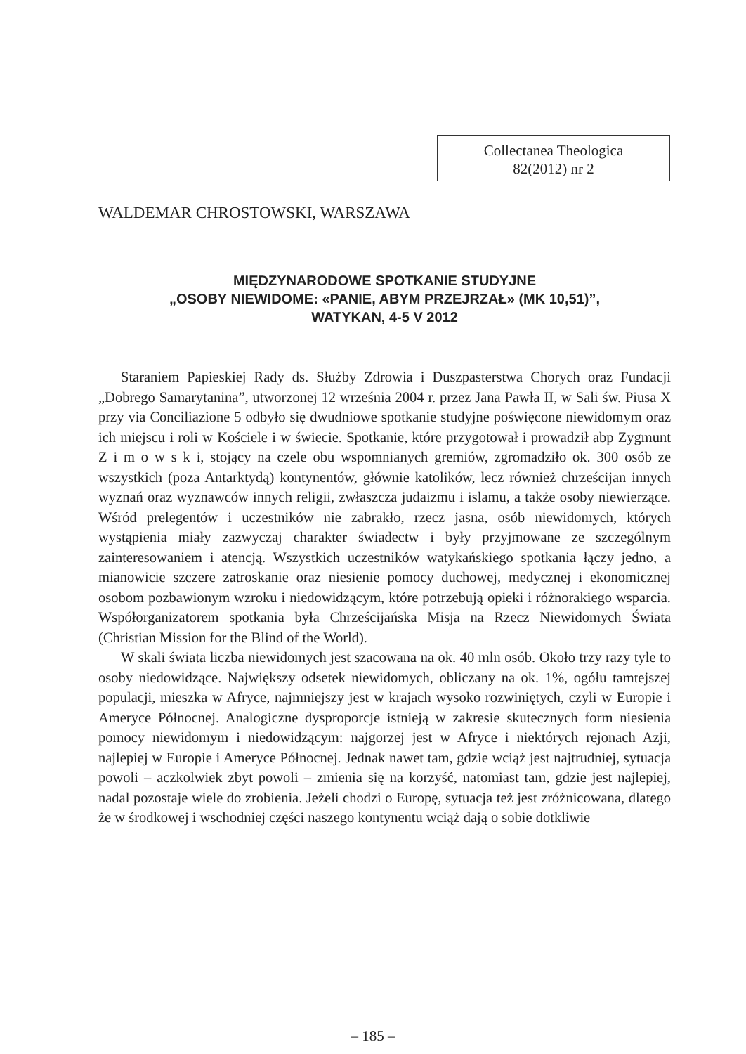Collectanea Theologica
82(2012) nr 2
WALDEMAR CHROSTOWSKI, WARSZAWA
MIĘDZYNARODOWE SPOTKANIE STUDYJNE
„OSOBY NIEWIDOME: «PANIE, ABYM PRZEJRZAŁ» (MK 10,51)”,
WATYKAN, 4-5 V 2012
Staraniem Papieskiej Rady ds. Służby Zdrowia i Duszpasterstwa Chorych oraz Fundacji „Dobrego Samarytanina”, utworzonej 12 września 2004 r. przez Jana Pawła II, w Sali św. Piusa X przy via Conciliazione 5 odbyło się dwudniowe spotkanie studyjne poświęcone niewidomym oraz ich miejscu i roli w Kościele i w świecie. Spotkanie, które przygotował i prowadził abp Zygmunt Z i m o w s k i, stojący na czele obu wspomnianych gremiów, zgromadziło ok. 300 osób ze wszystkich (poza Antarktydą) kontynentów, głównie katolików, lecz również chrześcijan innych wyznań oraz wyznawców innych religii, zwłaszcza judaizmu i islamu, a także osoby niewierzące. Wśród prelegentów i uczestników nie zabrakło, rzecz jasna, osób niewidomych, których wystąpienia miały zazwyczaj charakter świadectw i były przyjmowane ze szczególnym zainteresowaniem i atencją. Wszystkich uczestników watykańskiego spotkania łączy jedno, a mianowicie szczere zatroskanie oraz niesienie pomocy duchowej, medycznej i ekonomicznej osobom pozbawionym wzroku i niedowidzącym, które potrzebują opieki i różnorakiego wsparcia. Współorganizatorem spotkania była Chrześcijańska Misja na Rzecz Niewidomych Świata (Christian Mission for the Blind of the World).
W skali świata liczba niewidomych jest szacowana na ok. 40 mln osób. Około trzy razy tyle to osoby niedowidzące. Największy odsetek niewidomych, obliczany na ok. 1%, ogółu tamtejszej populacji, mieszka w Afryce, najmniejszy jest w krajach wysoko rozwiniętych, czyli w Europie i Ameryce Północnej. Analogiczne dysproporcje istnieją w zakresie skutecznych form niesienia pomocy niewidomym i niedowidzącym: najgorzej jest w Afryce i niektórych rejonach Azji, najlepiej w Europie i Ameryce Północnej. Jednak nawet tam, gdzie wciąż jest najtrudniej, sytuacja powoli – aczkolwiek zbyt powoli – zmienia się na korzyść, natomiast tam, gdzie jest najlepiej, nadal pozostaje wiele do zrobienia. Jeżeli chodzi o Europę, sytuacja też jest zróżnicowana, dlatego że w środkowej i wschodniej części naszego kontynentu wciąż dają o sobie dotkliwie
– 185 –